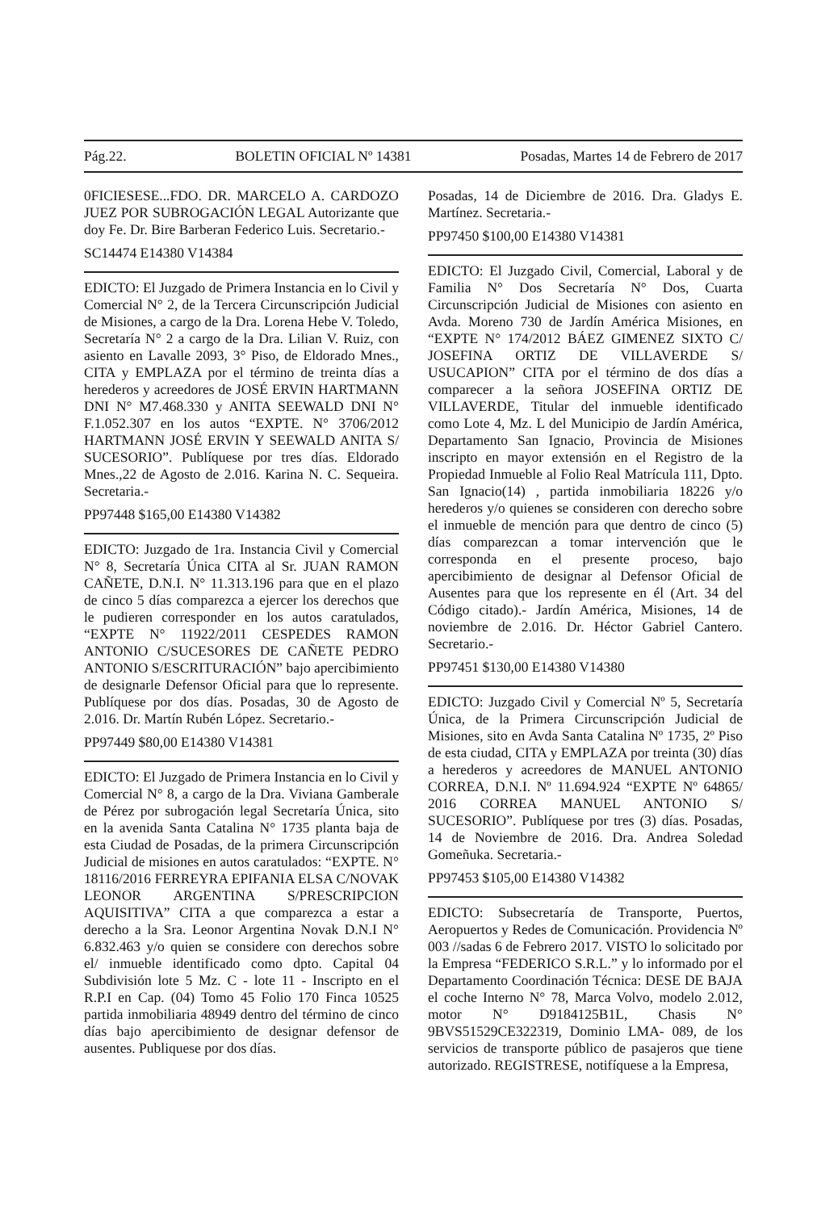Pág.22. BOLETIN OFICIAL Nº 14381 Posadas, Martes 14 de Febrero de 2017
0FICIESESE...FDO. DR. MARCELO A. CARDOZO JUEZ POR SUBROGACIÓN LEGAL Autorizante que doy Fe. Dr. Bire Barberan Federico Luis. Secretario.-
SC14474 E14380 V14384
EDICTO: El Juzgado de Primera Instancia en lo Civil y Comercial N° 2, de la Tercera Circunscripción Judicial de Misiones, a cargo de la Dra. Lorena Hebe V. Toledo, Secretaría N° 2 a cargo de la Dra. Lilian V. Ruiz, con asiento en Lavalle 2093, 3° Piso, de Eldorado Mnes., CITA y EMPLAZA por el término de treinta días a herederos y acreedores de JOSÉ ERVIN HARTMANN DNI N° M7.468.330 y ANITA SEEWALD DNI N° F.1.052.307 en los autos “EXPTE. N° 3706/2012 HARTMANN JOSÉ ERVIN Y SEEWALD ANITA S/ SUCESORIO”. Publíquese por tres días. Eldorado Mnes.,22 de Agosto de 2.016. Karina N. C. Sequeira. Secretaria.-
PP97448 $165,00 E14380 V14382
EDICTO: Juzgado de 1ra. Instancia Civil y Comercial N° 8, Secretaría Única CITA al Sr. JUAN RAMON CAÑETE, D.N.I. N° 11.313.196 para que en el plazo de cinco 5 días comparezca a ejercer los derechos que le pudieren corresponder en los autos caratulados, “EXPTE N° 11922/2011 CESPEDES RAMON ANTONIO C/SUCESORES DE CAÑETE PEDRO ANTONIO S/ESCRITURACIÓN” bajo apercibimiento de designarle Defensor Oficial para que lo represente. Publíquese por dos días. Posadas, 30 de Agosto de 2.016. Dr. Martín Rubén López. Secretario.-
PP97449 $80,00 E14380 V14381
EDICTO: El Juzgado de Primera Instancia en lo Civil y Comercial N° 8, a cargo de la Dra. Viviana Gamberale de Pérez por subrogación legal Secretaría Única, sito en la avenida Santa Catalina N° 1735 planta baja de esta Ciudad de Posadas, de la primera Circunscripción Judicial de misiones en autos caratulados: “EXPTE. N° 18116/2016 FERREYRA EPIFANIA ELSA C/NOVAK LEONOR ARGENTINA S/PRESCRIPCION AQUISITIVA” CITA a que comparezca a estar a derecho a la Sra. Leonor Argentina Novak D.N.I N° 6.832.463 y/o quien se considere con derechos sobre el/ inmueble identificado como dpto. Capital 04 Subdivisión lote 5 Mz. C - lote 11 - Inscripto en el R.P.I en Cap. (04) Tomo 45 Folio 170 Finca 10525 partida inmobiliaria 48949 dentro del término de cinco días bajo apercibimiento de designar defensor de ausentes. Publiquese por dos días.
Posadas, 14 de Diciembre de 2016. Dra. Gladys E. Martínez. Secretaria.-
PP97450 $100,00 E14380 V14381
EDICTO: El Juzgado Civil, Comercial, Laboral y de Familia N° Dos Secretaría N° Dos, Cuarta Circunscripción Judicial de Misiones con asiento en Avda. Moreno 730 de Jardín América Misiones, en “EXPTE N° 174/2012 BÁEZ GIMENEZ SIXTO C/ JOSEFINA ORTIZ DE VILLAVERDE S/ USUCAPION” CITA por el término de dos días a comparecer a la señora JOSEFINA ORTIZ DE VILLAVERDE, Titular del inmueble identificado como Lote 4, Mz. L del Municipio de Jardín América, Departamento San Ignacio, Provincia de Misiones inscripto en mayor extensión en el Registro de la Propiedad Inmueble al Folio Real Matrícula 111, Dpto. San Ignacio(14) , partida inmobiliaria 18226 y/o herederos y/o quienes se consideren con derecho sobre el inmueble de mención para que dentro de cinco (5) días comparezcan a tomar intervención que le corresponda en el presente proceso, bajo apercibimiento de designar al Defensor Oficial de Ausentes para que los represente en él (Art. 34 del Código citado).- Jardín América, Misiones, 14 de noviembre de 2.016. Dr. Héctor Gabriel Cantero. Secretario.-
PP97451 $130,00 E14380 V14380
EDICTO: Juzgado Civil y Comercial Nº 5, Secretaría Única, de la Primera Circunscripción Judicial de Misiones, sito en Avda Santa Catalina Nº 1735, 2º Piso de esta ciudad, CITA y EMPLAZA por treinta (30) días a herederos y acreedores de MANUEL ANTONIO CORREA, D.N.I. Nº 11.694.924 “EXPTE Nº 64865/ 2016 CORREA MANUEL ANTONIO S/ SUCESORIO”. Publíquese por tres (3) días. Posadas, 14 de Noviembre de 2016. Dra. Andrea Soledad Gomeñuka. Secretaria.-
PP97453 $105,00 E14380 V14382
EDICTO: Subsecretaría de Transporte, Puertos, Aeropuertos y Redes de Comunicación. Providencia Nº 003 //sadas 6 de Febrero 2017. VISTO lo solicitado por la Empresa “FEDERICO S.R.L.” y lo informado por el Departamento Coordinación Técnica: DESE DE BAJA el coche Interno N° 78, Marca Volvo, modelo 2.012, motor N° D9184125B1L, Chasis N° 9BVS51529CE322319, Dominio LMA- 089, de los servicios de transporte público de pasajeros que tiene autorizado. REGISTRESE, notifíquese a la Empresa,